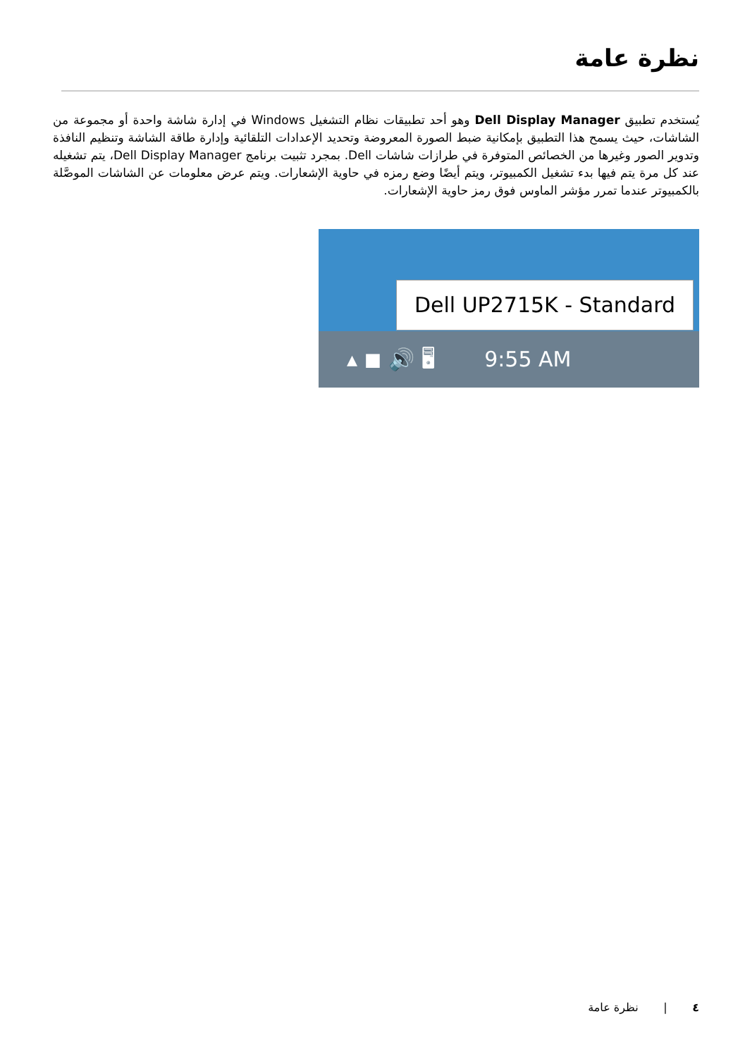نظرة عامة
يُستخدم تطبيق Dell Display Manager وهو أحد تطبيقات نظام التشغيل Windows في إدارة شاشة واحدة أو مجموعة من الشاشات، حيث يسمح هذا التطبيق بإمكانية ضبط الصورة المعروضة وتحديد الإعدادات التلقائية وإدارة طاقة الشاشة وتنظيم النافذة وتدوير الصور وغيرها من الخصائص المتوفرة في طرازات شاشات Dell. بمجرد تثبيت برنامج Dell Display Manager، يتم تشغيله عند كل مرة يتم فيها بدء تشغيل الكمبيوتر، ويتم أيضًا وضع رمزه في حاوية الإشعارات. ويتم عرض معلومات عن الشاشات الموصَّلة بالكمبيوتر عندما تمرر مؤشر الماوس فوق رمز حاوية الإشعارات.
Dell UP2715K - Standard
▴ ◼ 🔊 🖥 9:55 AM
٤ | نظرة عامة